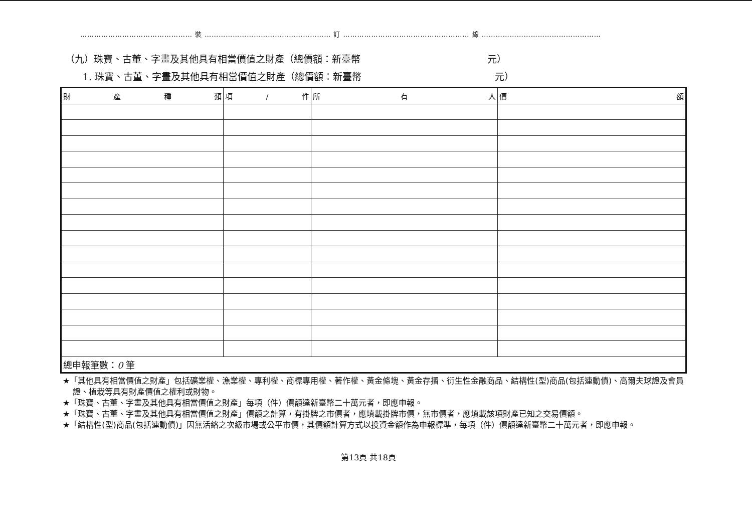………………………………………… 裝 ……………………………………………… 訂 ……………………………………………… 線 ……………………………………………
（九）珠寶、古董、字畫及其他具有相當價值之財產（總價額：新臺幣 元）
1. 珠寶、古董、字畫及其他具有相當價值之財產（總價額：新臺幣 元）
| 財 產 種 類 | 項 / 件 | 所 有 人 | 價 額 |
| --- | --- | --- | --- |
| 總申報筆數： 0 筆 | | | |
★「其他具有相當價值之財產」包括礦業權、漁業權、專利權、商標專用權、著作權、黃金條塊、黃金存摺、衍生性金融商品、結構性(型)商品(包括連動債)、高爾夫球證及會員證、植栽等具有財產價值之權利或財物。
★「珠寶、古董、字畫及其他具有相當價值之財產」每項（件）價額達新臺幣二十萬元者，即應申報。
★「珠寶、古董、字畫及其他具有相當價值之財產」價額之計算，有掛牌之市價者，應填載掛牌市價，無市價者，應填載該項財產已知之交易價額。
★「結構性(型)商品(包括連動債)」因無活絡之次級市場或公平市價，其價額計算方式以投資金額作為申報標準，每項（件）價額達新臺幣二十萬元者，即應申報。
第13頁 共18頁